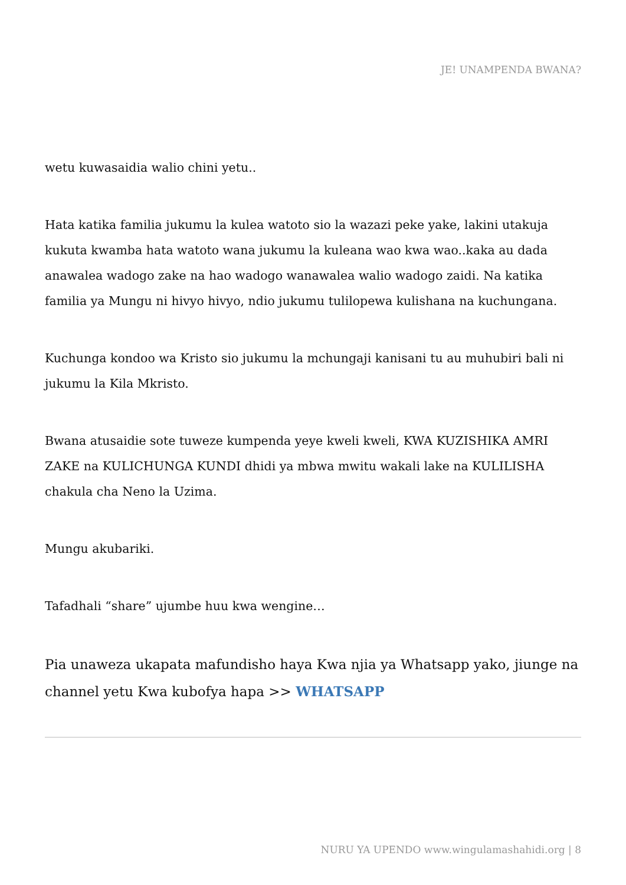JE! UNAMPENDA BWANA?
wetu kuwasaidia walio chini yetu..
Hata katika familia jukumu la kulea watoto sio la wazazi peke yake, lakini utakuja kukuta kwamba hata watoto wana jukumu la kuleana wao kwa wao..kaka au dada anawalea wadogo zake na hao wadogo wanawalea walio wadogo zaidi. Na katika familia ya Mungu ni hivyo hivyo, ndio jukumu tulilopewa kulishana na kuchungana.
Kuchunga kondoo wa Kristo sio jukumu la mchungaji kanisani tu au muhubiri bali ni jukumu la Kila Mkristo.
Bwana atusaidie sote tuweze kumpenda yeye kweli kweli, KWA KUZISHIKA AMRI ZAKE na KULICHUNGA KUNDI dhidi ya mbwa mwitu wakali lake na KULILISHA chakula cha Neno la Uzima.
Mungu akubariki.
Tafadhali “share” ujumbe huu kwa wengine…
Pia unaweza ukapata mafundisho haya Kwa njia ya Whatsapp yako, jiunge na channel yetu Kwa kubofya hapa >> WHATSAPP
NURU YA UPENDO www.wingulamashahidi.org | 8